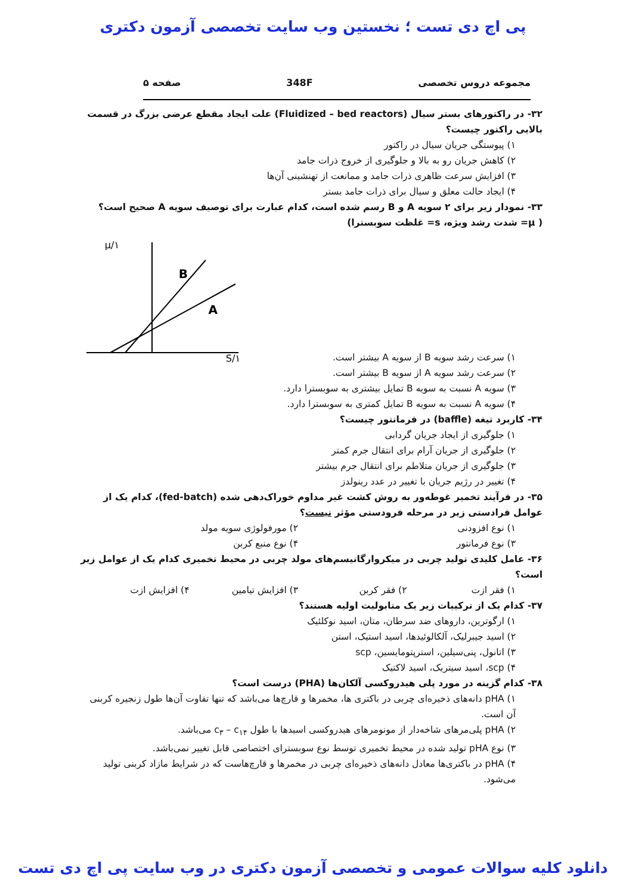پی اچ دی تست ؛ نخستین وب سایت تخصصی آزمون دکتری
مجموعه دروس تخصصی 348F صفحه ۵
۳۲- در راکتورهای بستر سیال (Fluidized – bed reactors) علت ایجاد مقطع عرضی بزرگ در قسمت بالایی راکتور چیست؟
۱) پیوستگی جریان سیال در راکتور
۲) کاهش جریان رو به بالا و جلوگیری از خروج ذرات جامد
۳) افزایش سرعت ظاهری ذرات جامد و ممانعت از تهنشینی آن‌ها
۴) ایجاد حالت معلق و سیال برای ذرات جامد بستر
۳۳- نمودار زیر برای ۲ سویه A و B رسم شده است، کدام عبارت برای توصیف سویه A صحیح است؟
( μ= شدت رشد ویژه، s= غلظت سوبسترا)
B
A
۱/μ
۱/S
۱) سرعت رشد سویه B از سویه A بیشتر است.
۲) سرعت رشد سویه A از سویه B بیشتر است.
۳) سویه A نسبت به سویه B تمایل بیشتری به سوبسترا دارد.
۴) سویه A نسبت به سویه B تمایل کمتری به سوبسترا دارد.
۳۴- کاربرد تیغه (baffle) در فرمانتور چیست؟
۱) جلوگیری از ایجاد جریان گردابی
۲) جلوگیری از جریان آرام برای انتقال جرم کمتر
۳) جلوگیری از جریان متلاطم برای انتقال جرم بیشتر
۴) تغییر در رژیم جریان با تغییر در عدد رینولدز
۳۵- در فرآیند تخمیر غوطه‌ور به روش کشت غیر مداوم خوراک‌دهی شده (fed-batch)، کدام یک از عوامل فرادستی زیر در مرحله فرودستی مؤثر نیست؟
۱) نوع افزودنی ۲) مورفولوژی سویه مولد
۳) نوع فرمانتور ۴) نوع منبع کربن
۳۶- عامل کلیدی تولید چربی در میکروارگانیسم‌های مولد چربی در محیط تخمیری کدام یک از عوامل زیر است؟
۱) فقر ازت ۲) فقر کربن ۳) افزایش تیامین ۴) افزایش ازت
۳۷- کدام یک از ترکیبات زیر یک متابولیت اولیه هستند؟
۱) ارگوترین، داروهای ضد سرطان، متان، اسید نوکلئیک
۲) اسید جیبرلیک، آلکالوئیدها، اسید استیک، استن
۳) اتانول، پنی‌سیلین، استرپتومایسین، scp
۴) scp، اسید سیتریک، اسید لاکتیک
۳۸- کدام گزینه در مورد پلی هیدروکسی آلکان‌ها (PHA) درست است؟
۱) pHA دانه‌های ذخیره‌ای چربی در باکتری ها، مخمرها و قارچ‌ها می‌باشد که تنها تفاوت آن‌ها طول زنجیره کربنی آن است.
۲) pHA پلی‌مرهای شاخه‌دار از مونومرهای هیدروکسی اسیدها با طول c<sub>۳</sub> – c<sub>۱۴</sub> می‌باشد.
۳) نوع pHA تولید شده در محیط تخمیری توسط نوع سوبسترای اختصاصی قابل تغییر نمی‌باشد.
۴) pHA در باکتری‌ها معادل دانه‌های ذخیره‌ای چربی در مخمرها و قارچ‌هاست که در شرایط مازاد کربنی تولید می‌شود.
دانلود کلیه سوالات عمومی و تخصصی آزمون دکتری در وب سایت پی اچ دی تست